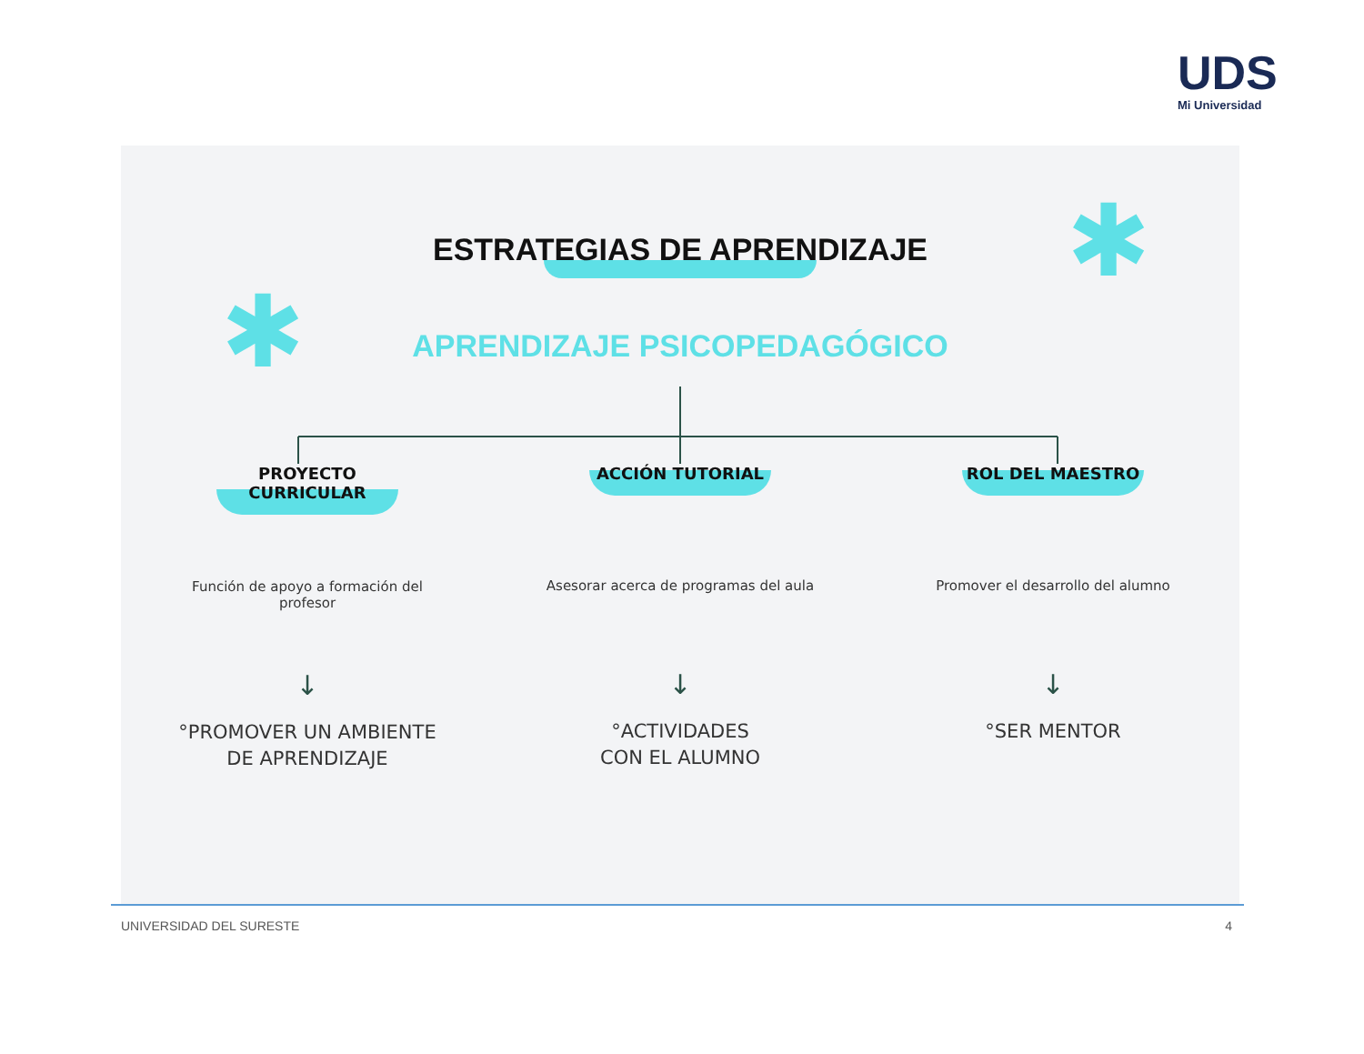UDS
Mi Universidad
✱
✱
ESTRATEGIAS DE APRENDIZAJE
APRENDIZAJE PSICOPEDAGÓGICO
PROYECTO
CURRICULAR
Función de apoyo a formación del profesor
↓
°PROMOVER UN AMBIENTE DE APRENDIZAJE
ACCIÓN TUTORIAL
Asesorar acerca de programas del aula
↓
°ACTIVIDADES
CON EL ALUMNO
ROL DEL MAESTRO
Promover el desarrollo del alumno
↓
°SER MENTOR
UNIVERSIDAD DEL SURESTE 4